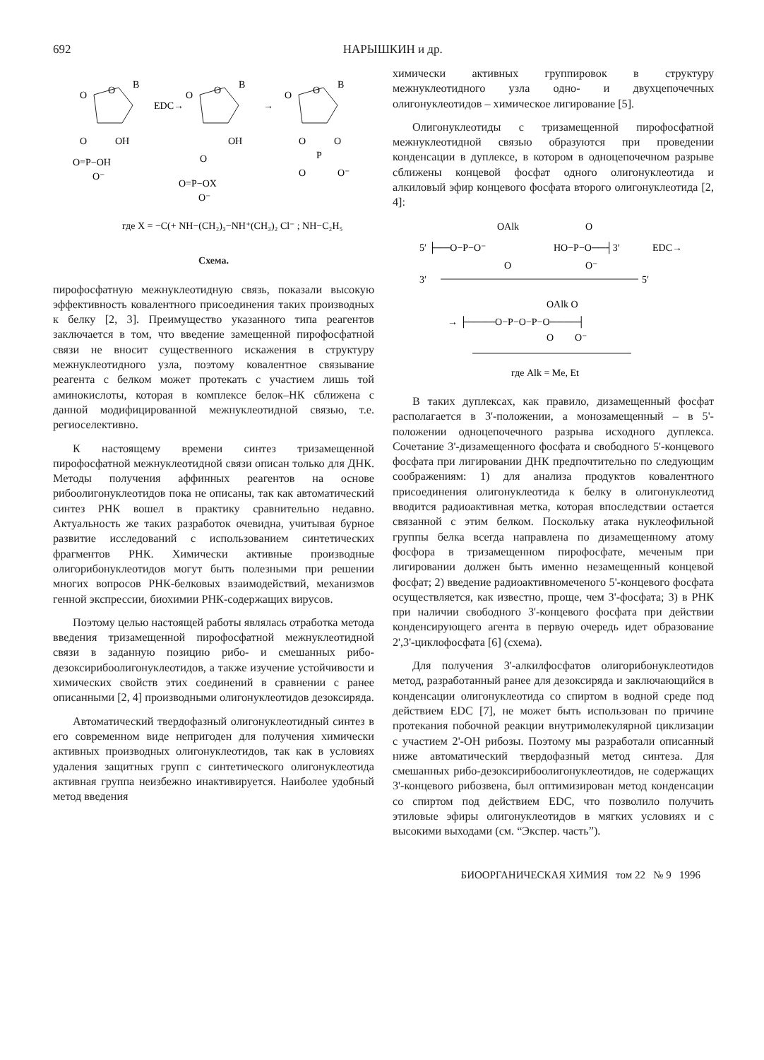692 НАРЫШКИН и др.
O
B
O
O
OH
O=P−OH
O⁻
EDC→
O
B
O
OH
O
O=P−OX
O⁻
→
O
B
O
O
O
P
O
O⁻
где X = −C(+ NH−(CH₂)₃−NH⁺(CH₃)₂ Cl⁻ ; NH−C₂H₅
Схема.
пирофосфатную межнуклеотидную связь, показали высокую эффективность ковалентного присоединения таких производных к белку [2, 3]. Преимущество указанного типа реагентов заключается в том, что введение замещенной пирофосфатной связи не вносит существенного искажения в структуру межнуклеотидного узла, поэтому ковалентное связывание реагента с белком может протекать с участием лишь той аминокислоты, которая в комплексе белок–НК сближена с данной модифицированной межнуклеотидной связью, т.е. региоселективно.
К настоящему времени синтез тризамещенной пирофосфатной межнуклеотидной связи описан только для ДНК. Методы получения аффинных реагентов на основе рибоолигонуклеотидов пока не описаны, так как автоматический синтез РНК вошел в практику сравнительно недавно. Актуальность же таких разработок очевидна, учитывая бурное развитие исследований с использованием синтетических фрагментов РНК. Химически активные производные олигорибонуклеотидов могут быть полезными при решении многих вопросов РНК-белковых взаимодействий, механизмов генной экспрессии, биохимии РНК-содержащих вирусов.
Поэтому целью настоящей работы являлась отработка метода введения тризамещенной пирофосфатной межнуклеотидной связи в заданную позицию рибо- и смешанных рибо-дезоксирибоолигонуклеотидов, а также изучение устойчивости и химических свойств этих соединений в сравнении с ранее описанными [2, 4] производными олигонуклеотидов дезоксиряда.
Автоматический твердофазный олигонуклеотидный синтез в его современном виде непригоден для получения химически активных производных олигонуклеотидов, так как в условиях удаления защитных групп с синтетического олигонуклеотида активная группа неизбежно инактивируется. Наиболее удобный метод введения
химически активных группировок в структуру межнуклеотидного узла одно- и двухцепочечных олигонуклеотидов – химическое лигирование [5].
Олигонуклеотиды с тризамещенной пирофосфатной межнуклеотидной связью образуются при проведении конденсации в дуплексе, в котором в одноцепочечном разрыве сближены концевой фосфат одного олигонуклеотида и алкиловый эфир концевого фосфата второго олигонуклеотида [2, 4]:
OAlk
O
5′ ├──O−P−O⁻
HO−P−O──┤3′
EDC→
O
O⁻
3′
5′
OAlk O
→ ├────O−P−O−P−O────┤
O
O⁻
где Alk = Me, Et
В таких дуплексах, как правило, дизамещенный фосфат располагается в 3'-положении, а монозамещенный – в 5'-положении одноцепочечного разрыва исходного дуплекса. Сочетание 3'-дизамещенного фосфата и свободного 5'-концевого фосфата при лигировании ДНК предпочтительно по следующим соображениям: 1) для анализа продуктов ковалентного присоединения олигонуклеотида к белку в олигонуклеотид вводится радиоактивная метка, которая впоследствии остается связанной с этим белком. Поскольку атака нуклеофильной группы белка всегда направлена по дизамещенному атому фосфора в тризамещенном пирофосфате, меченым при лигировании должен быть именно незамещенный концевой фосфат; 2) введение радиоактивномеченого 5'-концевого фосфата осуществляется, как известно, проще, чем 3'-фосфата; 3) в РНК при наличии свободного 3'-концевого фосфата при действии конденсирующего агента в первую очередь идет образование 2',3'-циклофосфата [6] (схема).
Для получения 3'-алкилфосфатов олигорибонуклеотидов метод, разработанный ранее для дезоксиряда и заключающийся в конденсации олигонуклеотида со спиртом в водной среде под действием EDC [7], не может быть использован по причине протекания побочной реакции внутримолекулярной циклизации с участием 2'-OH рибозы. Поэтому мы разработали описанный ниже автоматический твердофазный метод синтеза. Для смешанных рибо-дезоксирибоолигонуклеотидов, не содержащих 3'-концевого рибозвена, был оптимизирован метод конденсации со спиртом под действием EDC, что позволило получить этиловые эфиры олигонуклеотидов в мягких условиях и с высокими выходами (см. “Экспер. часть”).
БИООРГАНИЧЕСКАЯ ХИМИЯ том 22 № 9 1996